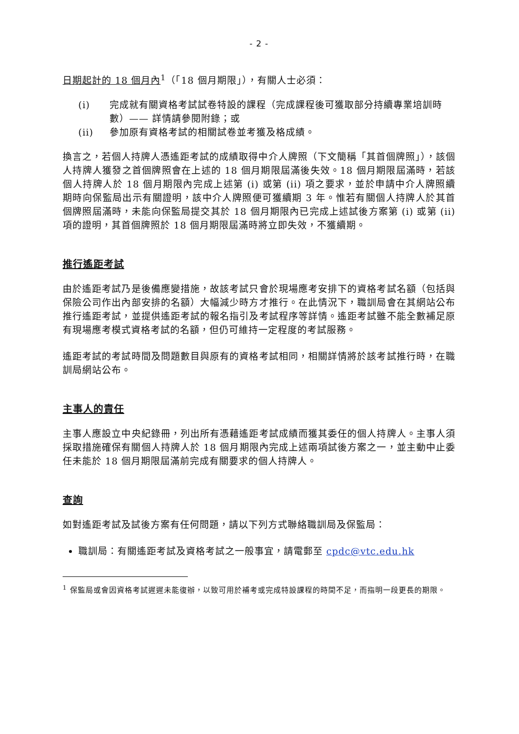- 2 -
日期起計的 18 個月內<sup>1</sup>（「18 個月期限」），有關人士必須：
(i) 完成就有關資格考試試卷特設的課程（完成課程後可獲取部分持續專業培訓時數）—— 詳情請參閱附錄；或
(ii) 參加原有資格考試的相關試卷並考獲及格成績。
換言之，若個人持牌人憑遙距考試的成績取得中介人牌照（下文簡稱「其首個牌照」），該個人持牌人獲發之首個牌照會在上述的 18 個月期限屆滿後失效。18 個月期限屆滿時，若該個人持牌人於 18 個月期限內完成上述第 (i) 或第 (ii) 項之要求，並於申請中介人牌照續期時向保監局出示有關證明，該中介人牌照便可獲續期 3 年。惟若有關個人持牌人於其首個牌照屆滿時，未能向保監局提交其於 18 個月期限內已完成上述試後方案第 (i) 或第 (ii) 項的證明，其首個牌照於 18 個月期限屆滿時將立即失效，不獲續期。
推行遙距考試
由於遙距考試乃是後備應變措施，故該考試只會於現場應考安排下的資格考試名額（包括與保險公司作出內部安排的名額）大幅減少時方才推行。在此情況下，職訓局會在其網站公布推行遙距考試，並提供遙距考試的報名指引及考試程序等詳情。遙距考試雖不能全數補足原有現場應考模式資格考試的名額，但仍可維持一定程度的考試服務。
遙距考試的考試時間及問題數目與原有的資格考試相同，相關詳情將於該考試推行時，在職訓局網站公布。
主事人的責任
主事人應設立中央紀錄冊，列出所有憑藉遙距考試成績而獲其委任的個人持牌人。主事人須採取措施確保有關個人持牌人於 18 個月期限內完成上述兩項試後方案之一，並主動中止委任未能於 18 個月期限屆滿前完成有關要求的個人持牌人。
查詢
如對遙距考試及試後方案有任何問題，請以下列方式聯絡職訓局及保監局：
職訓局：有關遙距考試及資格考試之一般事宜，請電郵至 cpdc@vtc.edu.hk
<sup>1</sup> 保監局或會因資格考試遲遲未能復辦，以致可用於補考或完成特設課程的時間不足，而指明一段更長的期限。